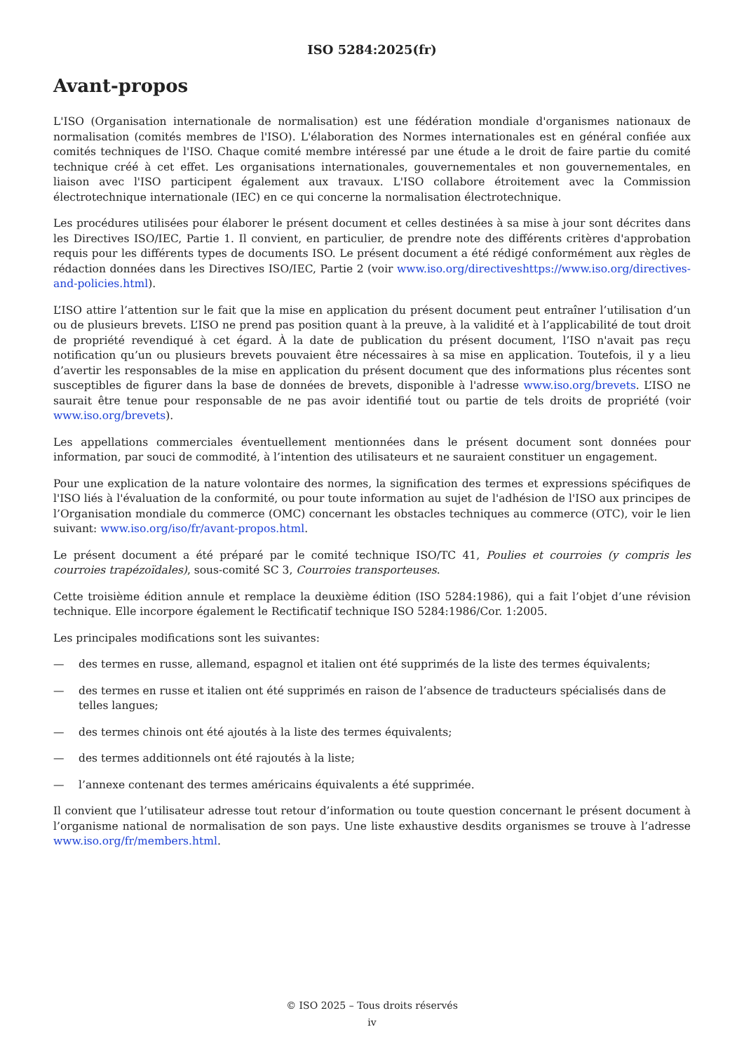ISO 5284:2025(fr)
Avant-propos
L'ISO (Organisation internationale de normalisation) est une fédération mondiale d'organismes nationaux de normalisation (comités membres de l'ISO). L'élaboration des Normes internationales est en général confiée aux comités techniques de l'ISO. Chaque comité membre intéressé par une étude a le droit de faire partie du comité technique créé à cet effet. Les organisations internationales, gouvernementales et non gouvernementales, en liaison avec l'ISO participent également aux travaux. L'ISO collabore étroitement avec la Commission électrotechnique internationale (IEC) en ce qui concerne la normalisation électrotechnique.
Les procédures utilisées pour élaborer le présent document et celles destinées à sa mise à jour sont décrites dans les Directives ISO/IEC, Partie 1. Il convient, en particulier, de prendre note des différents critères d'approbation requis pour les différents types de documents ISO. Le présent document a été rédigé conformément aux règles de rédaction données dans les Directives ISO/IEC, Partie 2 (voir www.iso.org/directiveshttps://www.iso.org/directives-and-policies.html).
L’ISO attire l’attention sur le fait que la mise en application du présent document peut entraîner l’utilisation d’un ou de plusieurs brevets. L’ISO ne prend pas position quant à la preuve, à la validité et à l’applicabilité de tout droit de propriété revendiqué à cet égard. À la date de publication du présent document, l’ISO n'avait pas reçu notification qu’un ou plusieurs brevets pouvaient être nécessaires à sa mise en application. Toutefois, il y a lieu d’avertir les responsables de la mise en application du présent document que des informations plus récentes sont susceptibles de figurer dans la base de données de brevets, disponible à l'adresse www.iso.org/brevets. L’ISO ne saurait être tenue pour responsable de ne pas avoir identifié tout ou partie de tels droits de propriété (voir www.iso.org/brevets).
Les appellations commerciales éventuellement mentionnées dans le présent document sont données pour information, par souci de commodité, à l’intention des utilisateurs et ne sauraient constituer un engagement.
Pour une explication de la nature volontaire des normes, la signification des termes et expressions spécifiques de l'ISO liés à l'évaluation de la conformité, ou pour toute information au sujet de l'adhésion de l'ISO aux principes de l’Organisation mondiale du commerce (OMC) concernant les obstacles techniques au commerce (OTC), voir le lien suivant: www.iso.org/iso/fr/avant-propos.html.
Le présent document a été préparé par le comité technique ISO/TC 41, Poulies et courroies (y compris les courroies trapézoïdales), sous-comité SC 3, Courroies transporteuses.
Cette troisième édition annule et remplace la deuxième édition (ISO 5284:1986), qui a fait l’objet d’une révision technique. Elle incorpore également le Rectificatif technique ISO 5284:1986/Cor. 1:2005.
Les principales modifications sont les suivantes:
— des termes en russe, allemand, espagnol et italien ont été supprimés de la liste des termes équivalents;
— des termes en russe et italien ont été supprimés en raison de l’absence de traducteurs spécialisés dans de telles langues;
— des termes chinois ont été ajoutés à la liste des termes équivalents;
— des termes additionnels ont été rajoutés à la liste;
— l’annexe contenant des termes américains équivalents a été supprimée.
Il convient que l’utilisateur adresse tout retour d’information ou toute question concernant le présent document à l’organisme national de normalisation de son pays. Une liste exhaustive desdits organismes se trouve à l’adresse www.iso.org/fr/members.html.
© ISO 2025 – Tous droits réservés
iv